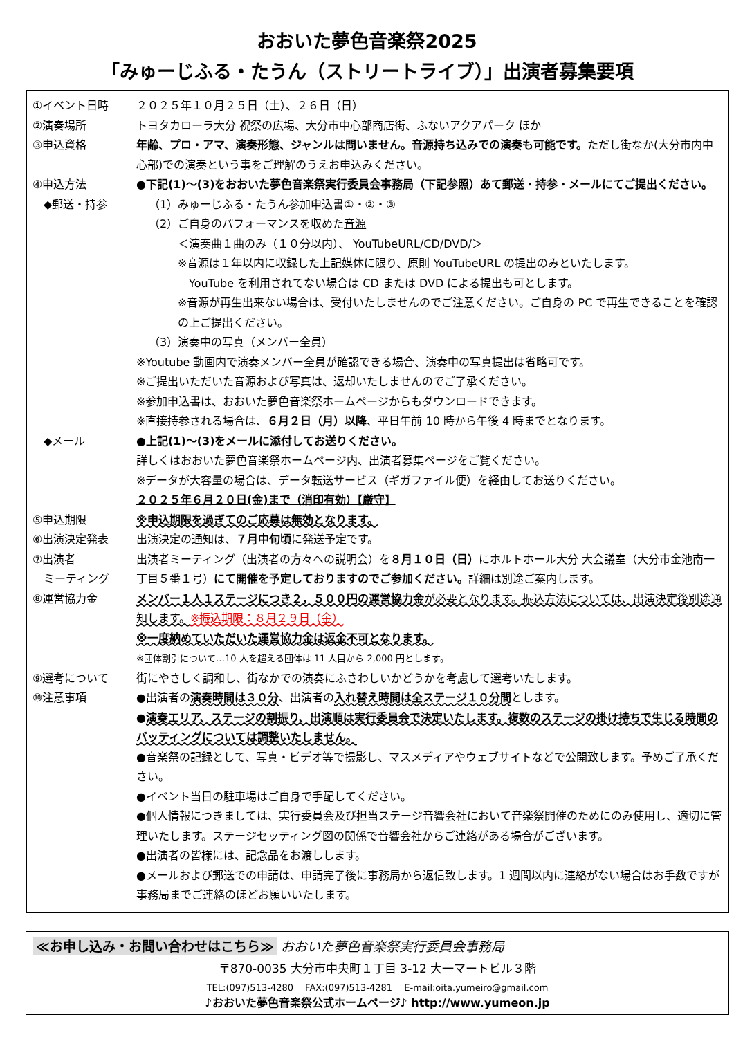おおいた夢色音楽祭2025
「みゅーじふる・たうん（ストリートライブ）」出演者募集要項
| ①イベント日時 | ２０２５年１０月２５日（土）、２６日（日） |
| ②演奏場所 | トヨタカローラ大分 祝祭の広場、大分市中心部商店街、ふないアクアパーク ほか |
| ③申込資格 | 年齢、プロ・アマ、演奏形態、ジャンルは問いません。音源持ち込みでの演奏も可能です。 ただし街なか(大分市内中心部)での演奏という事をご理解のうえお申込みください。 |
| ④申込方法 ◆郵送・持参 | ●下記(1)～(3)をおおいた夢色音楽祭実行委員会事務局（下記参照）あて郵送・持参・メールにてご提出ください。 （1）みゅーじふる・たうん参加申込書①・②・③ （2）ご自身のパフォーマンスを収めた 音源 ＜演奏曲１曲のみ（１０分以内）、 YouTubeURL/CD/DVD/＞ ※音源は１年以内に収録した上記媒体に限り、原則 YouTubeURL の提出のみといたします。 YouTube を利用されてない場合は CD または DVD による提出も可とします。 ※音源が再生出来ない場合は、受付いたしませんのでご注意ください。ご自身の PC で再生できることを確認の上ご提出ください。 （3）演奏中の写真（メンバー全員） ※Youtube 動画内で演奏メンバー全員が確認できる場合、演奏中の写真提出は省略可です。 ※ご提出いただいた音源および写真は、返却いたしませんのでご了承ください。 ※参加申込書は、おおいた夢色音楽祭ホームページからもダウンロードできます。 ※直接持参される場合は、 ６月２日（月）以降 、平日午前 10 時から午後 4 時までとなります。 |
| ◆メール | ●上記(1)～(3)をメールに添付してお送りください。 詳しくはおおいた夢色音楽祭ホームページ内、出演者募集ページをご覧ください。 ※データが大容量の場合は、データ転送サービス（ギガファイル便）を経由してお送りください。 |
| ⑤申込期限 | ２０２５年６月２０日(金)まで（消印有効）【厳守】 ※申込期限を過ぎてのご応募は無効となります。 |
| ⑥出演決定発表 | 出演決定の通知は、 ７月中旬頃 に発送予定です。 |
| ⑦出演者 ミーティング | 出演者ミーティング（出演者の方々への説明会）を ８月１０日（日） にホルトホール大分 大会議室（大分市金池南一丁目５番１号） にて開催を予定しておりますのでご参加ください。 詳細は別途ご案内します。 |
| ⑧運営協力金 | メンバー１人１ステージにつき２，５００円の運営協力金 が必要となります。振込方法については、出演決定後別途通知します。 ※振込期限：８月２９日（金） ※一度納めていただいた運営協力金は返金不可となります。 ※団体割引について…10 人を超える団体は 11 人目から 2,000 円とします。 |
| ⑨選考について | 街にやさしく調和し、街なかでの演奏にふさわしいかどうかを考慮して選考いたします。 |
| ⑩注意事項 | ●出演者の 演奏時間は３０分 、出演者の 入れ替え時間は全ステージ１０分間 とします。 ● 演奏エリア、ステージの割振り、出演順は実行委員会で決定いたします。複数のステージの掛け持ちで生じる時間のバッティングについては調整いたしません。 ●音楽祭の記録として、写真・ビデオ等で撮影し、マスメディアやウェブサイトなどで公開致します。予めご了承ください。 ●イベント当日の駐車場はご自身で手配してください。 ●個人情報につきましては、実行委員会及び担当ステージ音響会社において音楽祭開催のためにのみ使用し、適切に管理いたします。ステージセッティング図の関係で音響会社からご連絡がある場合がございます。 ●出演者の皆様には、記念品をお渡しします。 ●メールおよび郵送での申請は、申請完了後に事務局から返信致します。1 週間以内に連絡がない場合はお手数ですが事務局までご連絡のほどお願いいたします。 |
≪お申し込み・お問い合わせはこちら≫ おおいた夢色音楽祭実行委員会事務局
〒870-0035 大分市中央町１丁目 3-12 大一マートビル３階
TEL:(097)513-4280 　FAX:(097)513-4281 　E-mail:oita.yumeiro@gmail.com
♪おおいた夢色音楽祭公式ホームページ♪ http://www.yumeon.jp